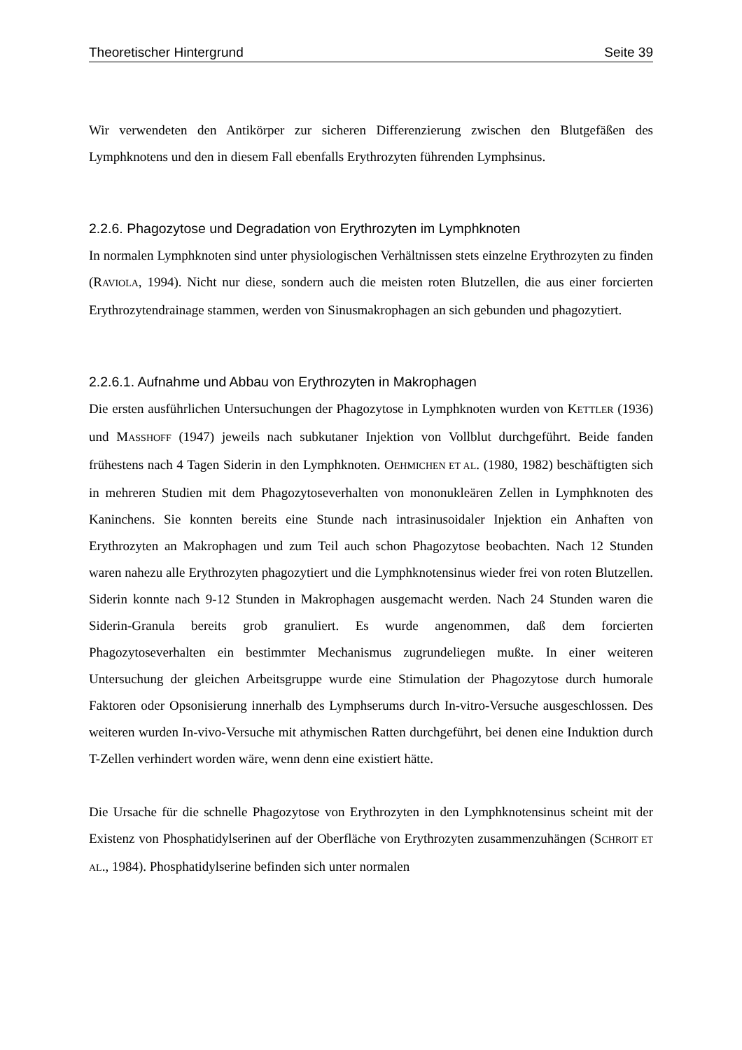Theoretischer Hintergrund Seite 39
Wir verwendeten den Antikörper zur sicheren Differenzierung zwischen den Blutgefäßen des Lymphknotens und den in diesem Fall ebenfalls Erythrozyten führenden Lymphsinus.
2.2.6. Phagozytose und Degradation von Erythrozyten im Lymphknoten
In normalen Lymphknoten sind unter physiologischen Verhältnissen stets einzelne Erythrozyten zu finden (RAVIOLA, 1994). Nicht nur diese, sondern auch die meisten roten Blutzellen, die aus einer forcierten Erythrozytendrainage stammen, werden von Sinusmakrophagen an sich gebunden und phagozytiert.
2.2.6.1. Aufnahme und Abbau von Erythrozyten in Makrophagen
Die ersten ausführlichen Untersuchungen der Phagozytose in Lymphknoten wurden von KETTLER (1936) und MASSHOFF (1947) jeweils nach subkutaner Injektion von Vollblut durchgeführt. Beide fanden frühestens nach 4 Tagen Siderin in den Lymphknoten. OEHMICHEN ET AL. (1980, 1982) beschäftigten sich in mehreren Studien mit dem Phagozytoseverhalten von mononukleären Zellen in Lymphknoten des Kaninchens. Sie konnten bereits eine Stunde nach intrasinusoidaler Injektion ein Anhaften von Erythrozyten an Makrophagen und zum Teil auch schon Phagozytose beobachten. Nach 12 Stunden waren nahezu alle Erythrozyten phagozytiert und die Lymphknotensinus wieder frei von roten Blutzellen. Siderin konnte nach 9-12 Stunden in Makrophagen ausgemacht werden. Nach 24 Stunden waren die Siderin-Granula bereits grob granuliert. Es wurde angenommen, daß dem forcierten Phagozytoseverhalten ein bestimmter Mechanismus zugrundeliegen mußte. In einer weiteren Untersuchung der gleichen Arbeitsgruppe wurde eine Stimulation der Phagozytose durch humorale Faktoren oder Opsonisierung innerhalb des Lymphserums durch In-vitro-Versuche ausgeschlossen. Des weiteren wurden In-vivo-Versuche mit athymischen Ratten durchgeführt, bei denen eine Induktion durch T-Zellen verhindert worden wäre, wenn denn eine existiert hätte.
Die Ursache für die schnelle Phagozytose von Erythrozyten in den Lymphknotensinus scheint mit der Existenz von Phosphatidylserinen auf der Oberfläche von Erythrozyten zusammenzuhängen (SCHROIT ET AL., 1984). Phosphatidylserine befinden sich unter normalen